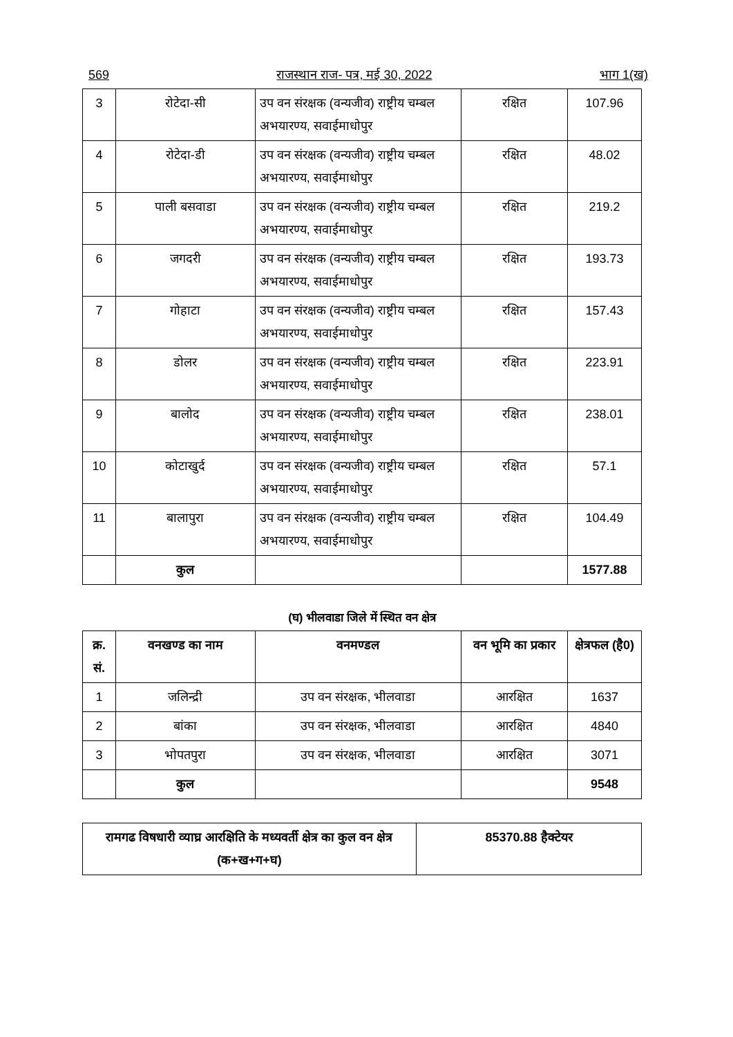569 राजस्थान राज- पत्र, मई 30, 2022 भाग 1(ख)
| 3 | रोटेदा-सी | उप वन संरक्षक (वन्यजीव) राष्ट्रीय चम्बल अभयारण्य, सवाईमाधोपुर | रक्षित | 107.96 |
| 4 | रोटेदा-डी | उप वन संरक्षक (वन्यजीव) राष्ट्रीय चम्बल अभयारण्य, सवाईमाधोपुर | रक्षित | 48.02 |
| 5 | पाली बसवाडा | उप वन संरक्षक (वन्यजीव) राष्ट्रीय चम्बल अभयारण्य, सवाईमाधोपुर | रक्षित | 219.2 |
| 6 | जगदरी | उप वन संरक्षक (वन्यजीव) राष्ट्रीय चम्बल अभयारण्य, सवाईमाधोपुर | रक्षित | 193.73 |
| 7 | गोहाटा | उप वन संरक्षक (वन्यजीव) राष्ट्रीय चम्बल अभयारण्य, सवाईमाधोपुर | रक्षित | 157.43 |
| 8 | डोलर | उप वन संरक्षक (वन्यजीव) राष्ट्रीय चम्बल अभयारण्य, सवाईमाधोपुर | रक्षित | 223.91 |
| 9 | बालोद | उप वन संरक्षक (वन्यजीव) राष्ट्रीय चम्बल अभयारण्य, सवाईमाधोपुर | रक्षित | 238.01 |
| 10 | कोटाखुर्द | उप वन संरक्षक (वन्यजीव) राष्ट्रीय चम्बल अभयारण्य, सवाईमाधोपुर | रक्षित | 57.1 |
| 11 | बालापुरा | उप वन संरक्षक (वन्यजीव) राष्ट्रीय चम्बल अभयारण्य, सवाईमाधोपुर | रक्षित | 104.49 |
| | कुल | | | 1577.88 |
(घ) भीलवाडा जिले में स्थित वन क्षेत्र
| क्र. सं. | वनखण्ड का नाम | वनमण्डल | वन भूमि का प्रकार | क्षेत्रफल (है0) |
| --- | --- | --- | --- | --- |
| 1 | जलिन्द्री | उप वन संरक्षक, भीलवाडा | आरक्षित | 1637 |
| 2 | बांका | उप वन संरक्षक, भीलवाडा | आरक्षित | 4840 |
| 3 | भोपतपुरा | उप वन संरक्षक, भीलवाडा | आरक्षित | 3071 |
| | कुल | | | 9548 |
| रामगढ विषधारी व्याघ्र आरक्षिति के मध्यवर्ती क्षेत्र का कुल वन क्षेत्र (क+ख+ग+घ) | 85370.88 हैक्टेयर |